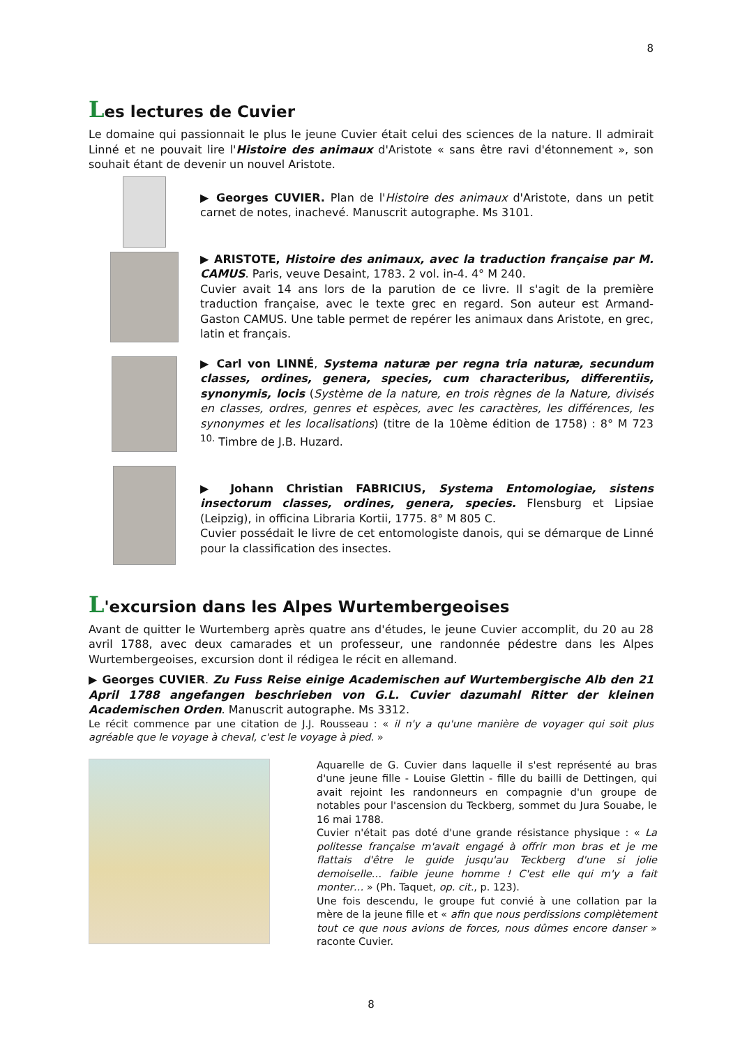8
Les lectures de Cuvier
Le domaine qui passionnait le plus le jeune Cuvier était celui des sciences de la nature. Il admirait Linné et ne pouvait lire l'Histoire des animaux d'Aristote « sans être ravi d'étonnement », son souhait étant de devenir un nouvel Aristote.
▶ Georges CUVIER. Plan de l'Histoire des animaux d'Aristote, dans un petit carnet de notes, inachevé. Manuscrit autographe. Ms 3101.
▶ ARISTOTE, Histoire des animaux, avec la traduction française par M. CAMUS. Paris, veuve Desaint, 1783. 2 vol. in-4. 4° M 240.
Cuvier avait 14 ans lors de la parution de ce livre. Il s'agit de la première traduction française, avec le texte grec en regard. Son auteur est Armand-Gaston CAMUS. Une table permet de repérer les animaux dans Aristote, en grec, latin et français.
▶ Carl von LINNÉ, Systema naturæ per regna tria naturæ, secundum classes, ordines, genera, species, cum characteribus, differentiis, synonymis, locis (Système de la nature, en trois règnes de la Nature, divisés en classes, ordres, genres et espèces, avec les caractères, les différences, les synonymes et les localisations) (titre de la 10ème édition de 1758) : 8° M 723 <sup>10.</sup> Timbre de J.B. Huzard.
▶ Johann Christian FABRICIUS, Systema Entomologiae, sistens insectorum classes, ordines, genera, species. Flensburg et Lipsiae (Leipzig), in officina Libraria Kortii, 1775. 8° M 805 C.
Cuvier possédait le livre de cet entomologiste danois, qui se démarque de Linné pour la classification des insectes.
L'excursion dans les Alpes Wurtembergeoises
Avant de quitter le Wurtemberg après quatre ans d'études, le jeune Cuvier accomplit, du 20 au 28 avril 1788, avec deux camarades et un professeur, une randonnée pédestre dans les Alpes Wurtembergeoises, excursion dont il rédigea le récit en allemand.
▶ Georges CUVIER. Zu Fuss Reise einige Academischen auf Wurtembergische Alb den 21 April 1788 angefangen beschrieben von G.L. Cuvier dazumahl Ritter der kleinen Academischen Orden. Manuscrit autographe. Ms 3312.
Le récit commence par une citation de J.J. Rousseau : « il n'y a qu'une manière de voyager qui soit plus agréable que le voyage à cheval, c'est le voyage à pied. »
Aquarelle de G. Cuvier dans laquelle il s'est représenté au bras d'une jeune fille - Louise Glettin - fille du bailli de Dettingen, qui avait rejoint les randonneurs en compagnie d'un groupe de notables pour l'ascension du Teckberg, sommet du Jura Souabe, le 16 mai 1788.
Cuvier n'était pas doté d'une grande résistance physique : « La politesse française m'avait engagé à offrir mon bras et je me flattais d'être le guide jusqu'au Teckberg d'une si jolie demoiselle… faible jeune homme ! C'est elle qui m'y a fait monter… » (Ph. Taquet, op. cit., p. 123).
Une fois descendu, le groupe fut convié à une collation par la mère de la jeune fille et « afin que nous perdissions complètement tout ce que nous avions de forces, nous dûmes encore danser » raconte Cuvier.
8